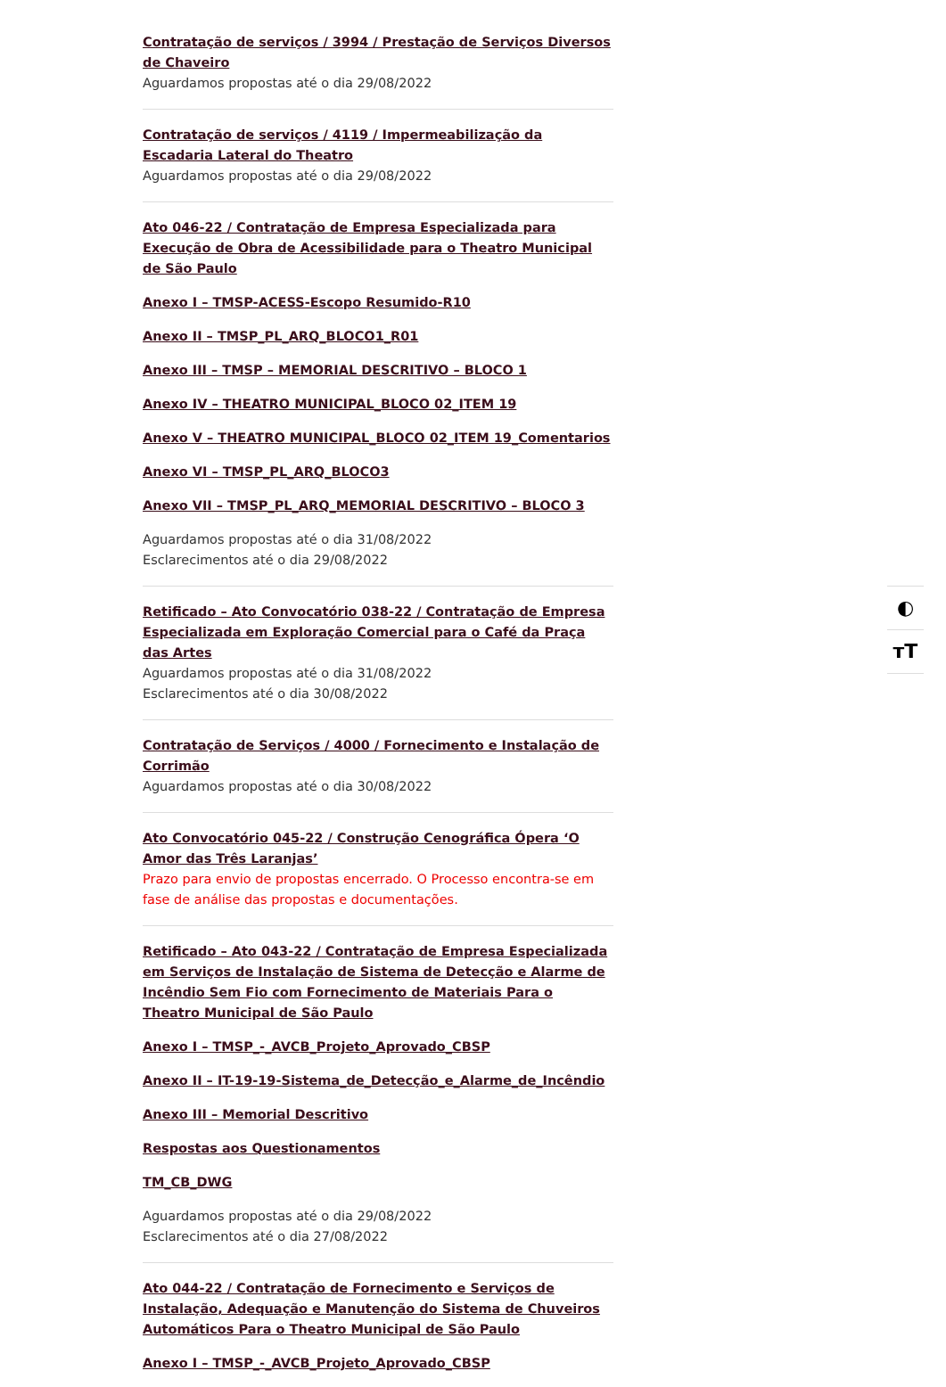Contratação de serviços / 3994 / Prestação de Serviços Diversos de Chaveiro
Aguardamos propostas até o dia 29/08/2022
Contratação de serviços / 4119 / Impermeabilização da Escadaria Lateral do Theatro
Aguardamos propostas até o dia 29/08/2022
Ato 046-22 / Contratação de Empresa Especializada para Execução de Obra de Acessibilidade para o Theatro Municipal de São Paulo
Anexo I – TMSP-ACESS-Escopo Resumido-R10
Anexo II – TMSP_PL_ARQ_BLOCO1_R01
Anexo III – TMSP – MEMORIAL DESCRITIVO – BLOCO 1
Anexo IV – THEATRO MUNICIPAL_BLOCO 02_ITEM 19
Anexo V – THEATRO MUNICIPAL_BLOCO 02_ITEM 19_Comentarios
Anexo VI – TMSP_PL_ARQ_BLOCO3
Anexo VII – TMSP_PL_ARQ_MEMORIAL DESCRITIVO – BLOCO 3
Aguardamos propostas até o dia 31/08/2022
Esclarecimentos até o dia 29/08/2022
Retificado – Ato Convocatório 038-22 / Contratação de Empresa Especializada em Exploração Comercial para o Café da Praça das Artes
Aguardamos propostas até o dia 31/08/2022
Esclarecimentos até o dia 30/08/2022
Contratação de Serviços / 4000 / Fornecimento e Instalação de Corrimão
Aguardamos propostas até o dia 30/08/2022
Ato Convocatório 045-22 / Construção Cenográfica Ópera ‘O Amor das Três Laranjas’
Prazo para envio de propostas encerrado. O Processo encontra-se em fase de análise das propostas e documentações.
Retificado – Ato 043-22 / Contratação de Empresa Especializada em Serviços de Instalação de Sistema de Detecção e Alarme de Incêndio Sem Fio com Fornecimento de Materiais Para o Theatro Municipal de São Paulo
Anexo I – TMSP_-_AVCB_Projeto_Aprovado_CBSP
Anexo II – IT-19-19-Sistema_de_Detecção_e_Alarme_de_Incêndio
Anexo III – Memorial Descritivo
Respostas aos Questionamentos
TM_CB_DWG
Aguardamos propostas até o dia 29/08/2022
Esclarecimentos até o dia 27/08/2022
Ato 044-22 / Contratação de Fornecimento e Serviços de Instalação, Adequação e Manutenção do Sistema de Chuveiros Automáticos Para o Theatro Municipal de São Paulo
Anexo I – TMSP_-_AVCB_Projeto_Aprovado_CBSP
◐
тT